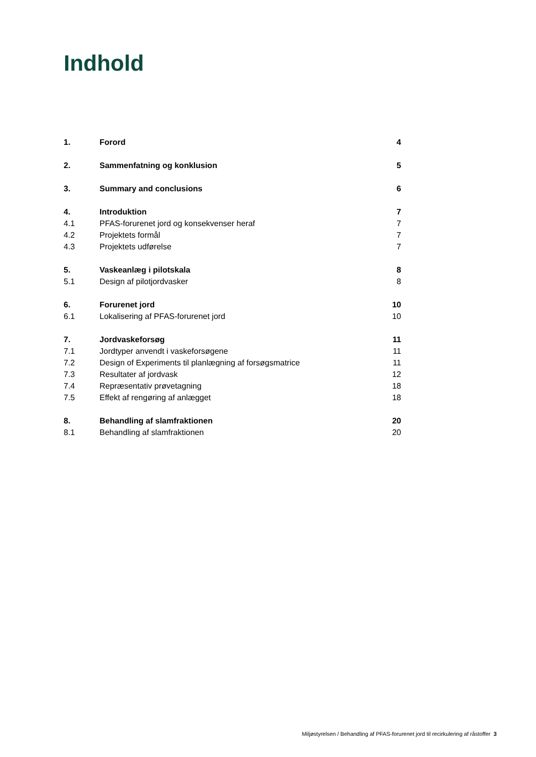Indhold
| 1. | Forord | 4 |
| 2. | Sammenfatning og konklusion | 5 |
| 3. | Summary and conclusions | 6 |
| 4. | Introduktion | 7 |
| 4.1 | PFAS-forurenet jord og konsekvenser heraf | 7 |
| 4.2 | Projektets formål | 7 |
| 4.3 | Projektets udførelse | 7 |
| 5. | Vaskeanlæg i pilotskala | 8 |
| 5.1 | Design af pilotjordvasker | 8 |
| 6. | Forurenet jord | 10 |
| 6.1 | Lokalisering af PFAS-forurenet jord | 10 |
| 7. | Jordvaskeforsøg | 11 |
| 7.1 | Jordtyper anvendt i vaskeforsøgene | 11 |
| 7.2 | Design of Experiments til planlægning af forsøgsmatrice | 11 |
| 7.3 | Resultater af jordvask | 12 |
| 7.4 | Repræsentativ prøvetagning | 18 |
| 7.5 | Effekt af rengøring af anlægget | 18 |
| 8. | Behandling af slamfraktionen | 20 |
| 8.1 | Behandling af slamfraktionen | 20 |
Miljøstyrelsen / Behandling af PFAS-forurenet jord til recirkulering af råstoffer 3